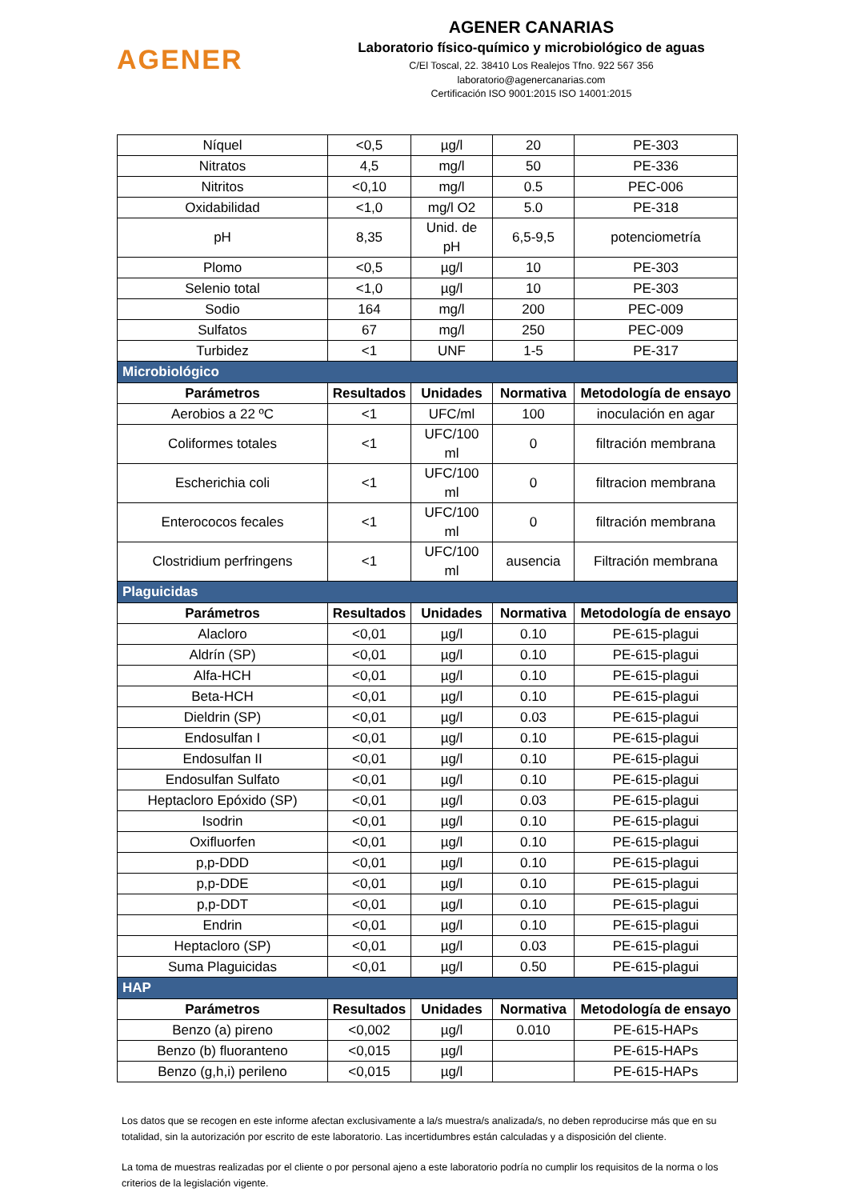AGENER
AGENER CANARIAS
Laboratorio físico-químico y microbiológico de aguas
C/El Toscal, 22. 38410 Los Realejos Tfno. 922 567 356
laboratorio@agenercanarias.com
Certificación ISO 9001:2015 ISO 14001:2015
| Níquel | <0,5 | µg/l | 20 | PE-303 |
| Nitratos | 4,5 | mg/l | 50 | PE-336 |
| Nitritos | <0,10 | mg/l | 0.5 | PEC-006 |
| Oxidabilidad | <1,0 | mg/l O2 | 5.0 | PE-318 |
| pH | 8,35 | Unid. de pH | 6,5-9,5 | potenciometría |
| Plomo | <0,5 | µg/l | 10 | PE-303 |
| Selenio total | <1,0 | µg/l | 10 | PE-303 |
| Sodio | 164 | mg/l | 200 | PEC-009 |
| Sulfatos | 67 | mg/l | 250 | PEC-009 |
| Turbidez | <1 | UNF | 1-5 | PE-317 |
| Microbiológico | | | | |
| Parámetros | Resultados | Unidades | Normativa | Metodología de ensayo |
| Aerobios a 22 ºC | <1 | UFC/ml | 100 | inoculación en agar |
| Coliformes totales | <1 | UFC/100 ml | 0 | filtración membrana |
| Escherichia coli | <1 | UFC/100 ml | 0 | filtracion membrana |
| Enterococos fecales | <1 | UFC/100 ml | 0 | filtración membrana |
| Clostridium perfringens | <1 | UFC/100 ml | ausencia | Filtración membrana |
| Plaguicidas | | | | |
| Parámetros | Resultados | Unidades | Normativa | Metodología de ensayo |
| Alacloro | <0,01 | µg/l | 0.10 | PE-615-plagui |
| Aldrín (SP) | <0,01 | µg/l | 0.10 | PE-615-plagui |
| Alfa-HCH | <0,01 | µg/l | 0.10 | PE-615-plagui |
| Beta-HCH | <0,01 | µg/l | 0.10 | PE-615-plagui |
| Dieldrin (SP) | <0,01 | µg/l | 0.03 | PE-615-plagui |
| Endosulfan I | <0,01 | µg/l | 0.10 | PE-615-plagui |
| Endosulfan II | <0,01 | µg/l | 0.10 | PE-615-plagui |
| Endosulfan Sulfato | <0,01 | µg/l | 0.10 | PE-615-plagui |
| Heptacloro Epóxido (SP) | <0,01 | µg/l | 0.03 | PE-615-plagui |
| Isodrin | <0,01 | µg/l | 0.10 | PE-615-plagui |
| Oxifluorfen | <0,01 | µg/l | 0.10 | PE-615-plagui |
| p,p-DDD | <0,01 | µg/l | 0.10 | PE-615-plagui |
| p,p-DDE | <0,01 | µg/l | 0.10 | PE-615-plagui |
| p,p-DDT | <0,01 | µg/l | 0.10 | PE-615-plagui |
| Endrin | <0,01 | µg/l | 0.10 | PE-615-plagui |
| Heptacloro (SP) | <0,01 | µg/l | 0.03 | PE-615-plagui |
| Suma Plaguicidas | <0,01 | µg/l | 0.50 | PE-615-plagui |
| HAP | | | | |
| Parámetros | Resultados | Unidades | Normativa | Metodología de ensayo |
| Benzo (a) pireno | <0,002 | µg/l | 0.010 | PE-615-HAPs |
| Benzo (b) fluoranteno | <0,015 | µg/l | | PE-615-HAPs |
| Benzo (g,h,i) perileno | <0,015 | µg/l | | PE-615-HAPs |
Los datos que se recogen en este informe afectan exclusivamente a la/s muestra/s analizada/s, no deben reproducirse más que en su totalidad, sin la autorización por escrito de este laboratorio. Las incertidumbres están calculadas y a disposición del cliente.
La toma de muestras realizadas por el cliente o por personal ajeno a este laboratorio podría no cumplir los requisitos de la norma o los criterios de la legislación vigente.